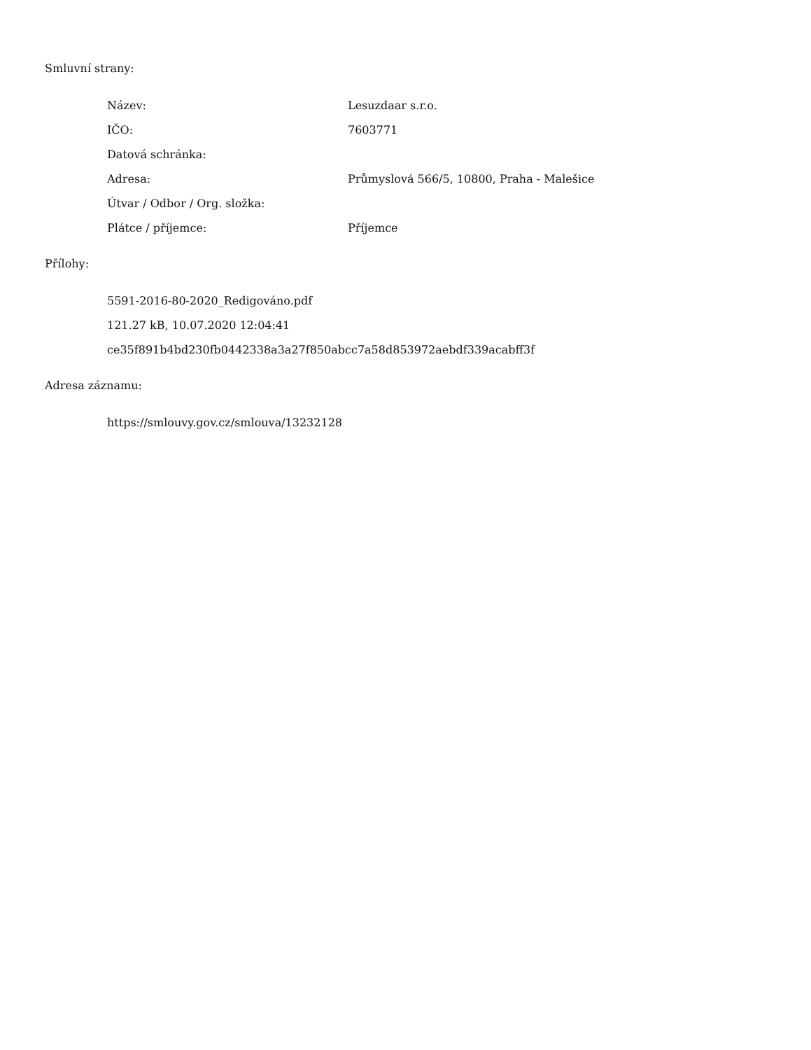Smluvní strany:
| Název: | Lesuzdaar s.r.o. |
| IČO: | 7603771 |
| Datová schránka: | |
| Adresa: | Průmyslová 566/5, 10800, Praha - Malešice |
| Útvar / Odbor / Org. složka: | |
| Plátce / příjemce: | Příjemce |
Přílohy:
5591-2016-80-2020_Redigováno.pdf
121.27 kB, 10.07.2020 12:04:41
ce35f891b4bd230fb0442338a3a27f850abcc7a58d853972aebdf339acabff3f
Adresa záznamu:
https://smlouvy.gov.cz/smlouva/13232128